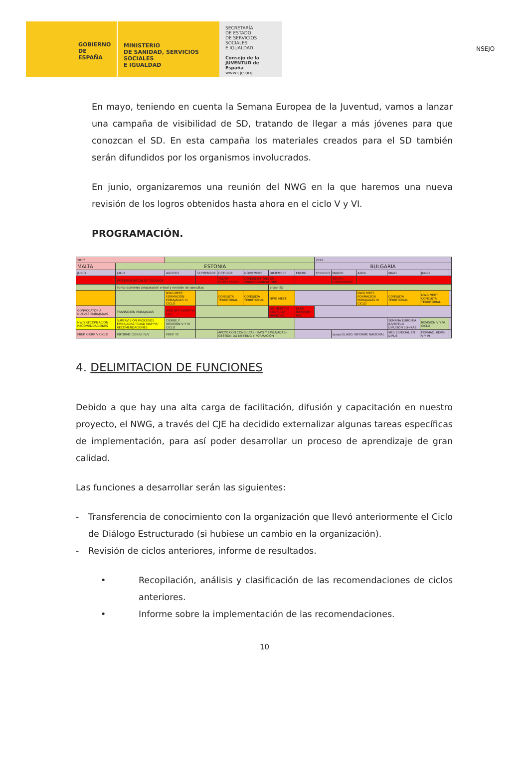NSEJO
GOBIERNO
DE ESPAÑA
MINISTERIO
DE SANIDAD, SERVICIOS SOCIALES
E IGUALDAD
SECRETARÍA
DE ESTADO
DE SERVICIOS SOCIALES
E IGUALDAD
Consejo de la JUVENTUD de España
www.cje.org
En mayo, teniendo en cuenta la Semana Europea de la Juventud, vamos a lanzar una campaña de visibilidad de SD, tratando de llegar a más jóvenes para que conozcan el SD. En esta campaña los materiales creados para el SD también serán difundidos por los organismos involucrados.
En junio, organizaremos una reunión del NWG en la que haremos una nueva revisión de los logros obtenidos hasta ahora en el ciclo V y VI.
PROGRAMACIÓN.
| 2017 | | | | | | | | 2018 | | | | | |
| MALTA | ESTONIA | | | | | | | BULGARIA | | | | | |
| JUNIO | JULIO | AGOSTO | SEPTIEMBRE | OCTUBRE | NOVIEMBRE | DICIEMBRE | ENERO | FEBRERO | MARZO | ABRIL | MAYO | JUNIO | |
| | IMPLEMENTATION OF TOOLBOX | | | YOUTH CONFERENCE | CONSULTATIONS ON-LINE/ORGANIZATIONS | | | | YOUTH CONFERENCE | | | | |
| | librito dummies preparación e-tool y revisión de consultas | | | | | e-tool SD | | | | | | | |
| | | NWG MEET. FORMACIÓN EMBAJADAS VI CICLO | | CONSULTA TERRITORIAL | CONSULTA TERRITORIAL | NWG MEET. | | | | NWG MEET. FORMACIÓN EMBAJADAS VI CICLO | CONSULTA TERRITORIAL | NWG MEET. CONSULTA TERRITORIAL | |
| CONVOCATORIA NUEVAS EMBAJADAS | TRANSICIÓN EMBAJADAS | KICK OFF EVENT VI cycl | | | | DG MEETING CONSULTA NACIONAL | ELAB. INFORME NAC. | | | | | | |
| NWG RECOPILACIÓN RECOMENDACIONES | SUPERVISIÓN PROCESOS EMBAJADAS/ ROAD MAP FR/ RECOMENDACIONES | CIERRE Y REVISIÓN V Y VI CICLO | | | | | | | | | SEMANA EUROPEA JUVENTUD DIFUSIÓN SD+KA3 | REVISIÓN V Y VI CICLO | |
| PREP. CIERR V CICLO | INFORME CIERRE IV/V | PREP. YC | | APOYO CON CONSULTAS (NWG Y EMBAJADAS) GESTIÓN DG MEETING Y FORMACIÓN | | | | | apoyo ELABO. INFORME NACIONAL | | MES ESPECIAL EN DIFUS | FORMAC. REVIS. V Y VI | |
4. DELIMITACION DE FUNCIONES
Debido a que hay una alta carga de facilitación, difusión y capacitación en nuestro proyecto, el NWG, a través del CJE ha decidido externalizar algunas tareas específicas de implementación, para así poder desarrollar un proceso de aprendizaje de gran calidad.
Las funciones a desarrollar serán las siguientes:
- Transferencia de conocimiento con la organización que llevó anteriormente el Ciclo de Diálogo Estructurado (si hubiese un cambio en la organización).
- Revisión de ciclos anteriores, informe de resultados.
• Recopilación, análisis y clasificación de las recomendaciones de ciclos anteriores.
• Informe sobre la implementación de las recomendaciones.
10